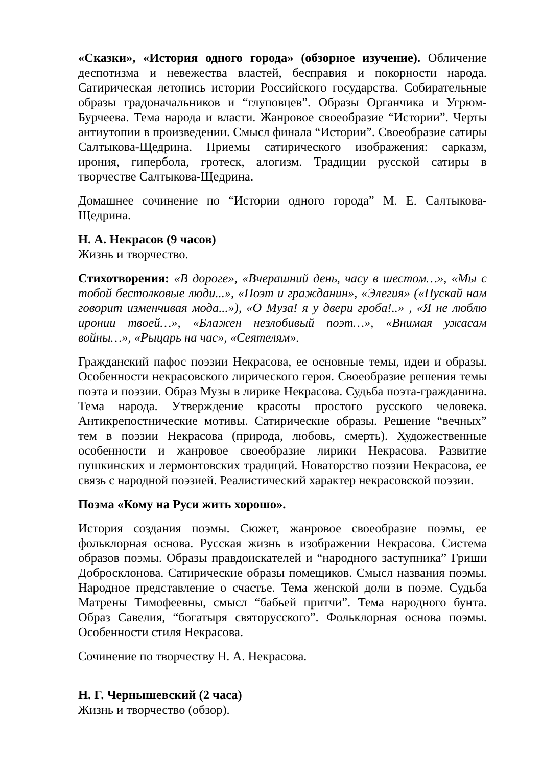«Сказки», «История одного города» (обзорное изучение). Обличение деспотизма и невежества властей, бесправия и покорности народа. Сатирическая летопись истории Российского государства. Собирательные образы градоначальников и “глуповцев”. Образы Органчика и Угрюм-Бурчеева. Тема народа и власти. Жанровое своеобразие “Истории”. Черты антиутопии в произведении. Смысл финала “Истории”. Своеобразие сатиры Салтыкова-Щедрина. Приемы сатирического изображения: сарказм, ирония, гипербола, гротеск, алогизм. Традиции русской сатиры в творчестве Салтыкова-Щедрина.
Домашнее сочинение по “Истории одного города” М. Е. Салтыкова-Щедрина.
Н. А. Некрасов (9 часов)
Жизнь и творчество.
Стихотворения: «В дороге», «Вчерашний день, часу в шестом…», «Мы с тобой бестолковые люди...», «Поэт и гражданин», «Элегия» («Пускай нам говорит изменчивая мода...»), «О Муза! я у двери гроба!..» , «Я не люблю иронии твоей…», «Блажен незлобивый поэт…», «Внимая ужасам войны…», «Рыцарь на час», «Сеятелям».
Гражданский пафос поэзии Некрасова, ее основные темы, идеи и образы. Особенности некрасовского лирического героя. Своеобразие решения темы поэта и поэзии. Образ Музы в лирике Некрасова. Судьба поэта-гражданина. Тема народа. Утверждение красоты простого русского человека. Антикрепостнические мотивы. Сатирические образы. Решение “вечных” тем в поэзии Некрасова (природа, любовь, смерть). Художественные особенности и жанровое своеобразие лирики Некрасова. Развитие пушкинских и лермонтовских традиций. Новаторство поэзии Некрасова, ее связь с народной поэзией. Реалистический характер некрасовской поэзии.
Поэма «Кому на Руси жить хорошо».
История создания поэмы. Сюжет, жанровое своеобразие поэмы, ее фольклорная основа. Русская жизнь в изображении Некрасова. Система образов поэмы. Образы правдоискателей и “народного заступника” Гриши Добросклонова. Сатирические образы помещиков. Смысл названия поэмы. Народное представление о счастье. Тема женской доли в поэме. Судьба Матрены Тимофеевны, смысл “бабьей притчи”. Тема народного бунта. Образ Савелия, “богатыря святорусского”. Фольклорная основа поэмы. Особенности стиля Некрасова.
Сочинение по творчеству Н. А. Некрасова.
Н. Г. Чернышевский (2 часа)
Жизнь и творчество (обзор).